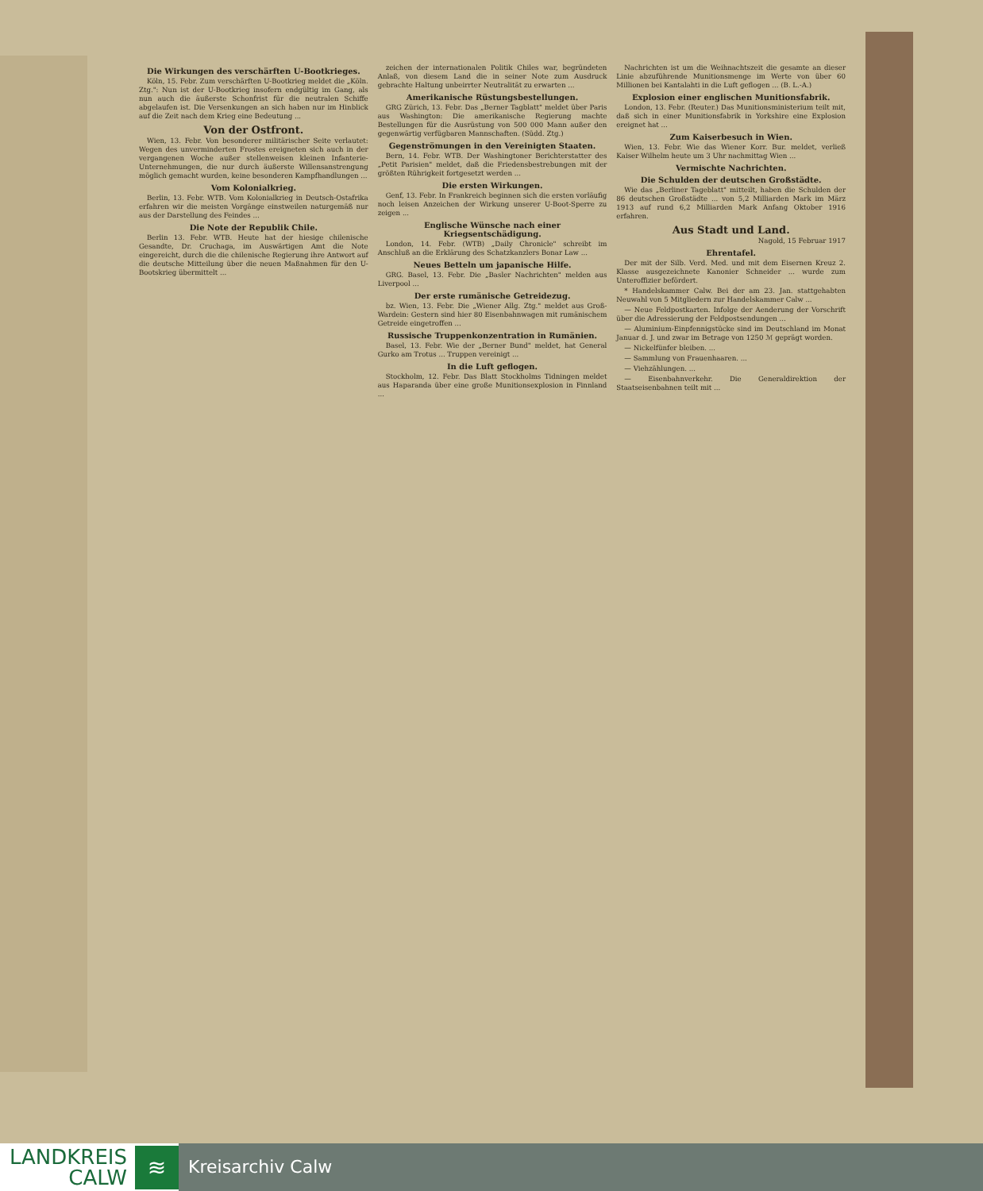Die Wirkungen des verschärften U-Bootkrieges.
Köln, 15. Febr. Zum verschärften U-Bootkrieg meldet die „Köln. Ztg.": Nun ist der U-Bootkrieg insofern endgültig im Gang, als nun auch die äußerste Schonfrist für die neutralen Schiffe abgelaufen ist. Die Versenkungen an sich haben nur im Hinblick auf die Zeit nach dem Krieg eine Bedeutung ...
Von der Ostfront.
Wien, 13. Febr. Von besonderer militärischer Seite verlautet: Wegen des unverminderten Frostes ereigneten sich auch in der vergangenen Woche außer stellenweisen kleinen Infanterie-Unternehmungen, die nur durch äußerste Willensanstrengung möglich gemacht wurden, keine besonderen Kampfhandlungen ...
Vom Kolonialkrieg.
Berlin, 13. Febr. WTB. Vom Kolonialkrieg in Deutsch-Ostafrika erfahren wir die meisten Vorgänge einstweilen naturgemäß nur aus der Darstellung des Feindes ...
Die Note der Republik Chile.
Berlin 13. Febr. WTB. Heute hat der hiesige chilenische Gesandte, Dr. Cruchaga, im Auswärtigen Amt die Note eingereicht, durch die die chilenische Regierung ihre Antwort auf die deutsche Mitteilung über die neuen Maßnahmen für den U-Bootskrieg übermittelt ...
zeichen der internationalen Politik Chiles war, begründeten Anlaß, von diesem Land die in seiner Note zum Ausdruck gebrachte Haltung unbeirrter Neutralität zu erwarten ...
Amerikanische Rüstungsbestellungen.
GRG Zürich, 13. Febr. Das „Berner Tagblatt" meldet über Paris aus Washington: Die amerikanische Regierung machte Bestellungen für die Ausrüstung von 500 000 Mann außer den gegenwärtig verfügbaren Mannschaften. (Südd. Ztg.)
Gegenströmungen in den Vereinigten Staaten.
Bern, 14. Febr. WTB. Der Washingtoner Berichterstatter des „Petit Parisien" meldet, daß die Friedensbestrebungen mit der größten Rührigkeit fortgesetzt werden ...
Die ersten Wirkungen.
Genf, 13. Febr. In Frankreich beginnen sich die ersten vorläufig noch leisen Anzeichen der Wirkung unserer U-Boot-Sperre zu zeigen ...
Englische Wünsche nach einer Kriegsentschädigung.
London, 14. Febr. (WTB) „Daily Chronicle" schreibt im Anschluß an die Erklärung des Schatzkanzlers Bonar Law ...
Neues Betteln um japanische Hilfe.
GRG. Basel, 13. Febr. Die „Basler Nachrichten" melden aus Liverpool ...
Der erste rumänische Getreidezug.
bz. Wien, 13. Febr. Die „Wiener Allg. Ztg." meldet aus Groß-Wardein: Gestern sind hier 80 Eisenbahnwagen mit rumänischem Getreide eingetroffen ...
Russische Truppenkonzentration in Rumänien.
Basel, 13. Febr. Wie der „Berner Bund" meldet, hat General Gurko am Trotus ... Truppen vereinigt ...
In die Luft geflogen.
Stockholm, 12. Febr. Das Blatt Stockholms Tidningen meldet aus Haparanda über eine große Munitionsexplosion in Finnland ...
Nachrichten ist um die Weihnachtszeit die gesamte an dieser Linie abzuführende Munitionsmenge im Werte von über 60 Millionen bei Kantalahti in die Luft geflogen ... (B. L.-A.)
Explosion einer englischen Munitionsfabrik.
London, 13. Febr. (Reuter.) Das Munitionsministerium teilt mit, daß sich in einer Munitionsfabrik in Yorkshire eine Explosion ereignet hat ...
Zum Kaiserbesuch in Wien.
Wien, 13. Febr. Wie das Wiener Korr. Bur. meldet, verließ Kaiser Wilhelm heute um 3 Uhr nachmittag Wien ...
Vermischte Nachrichten.
Die Schulden der deutschen Großstädte.
Wie das „Berliner Tageblatt" mitteilt, haben die Schulden der 86 deutschen Großstädte ... von 5,2 Milliarden Mark im März 1913 auf rund 6,2 Milliarden Mark Anfang Oktober 1916 erfahren.
Aus Stadt und Land.
Nagold, 15 Februar 1917
Ehrentafel.
Der mit der Silb. Verd. Med. und mit dem Eisernen Kreuz 2. Klasse ausgezeichnete Kanonier Schneider ... wurde zum Unteroffizier befördert.
* Handelskammer Calw. Bei der am 23. Jan. stattgehabten Neuwahl von 5 Mitgliedern zur Handelskammer Calw ...
— Neue Feldpostkarten. Infolge der Aenderung der Vorschrift über die Adressierung der Feldpostsendungen ...
— Aluminium-Einpfennigstücke sind im Deutschland im Monat Januar d. J. und zwar im Betrage von 1250 ℳ geprägt worden.
— Nickelfünfer bleiben. ...
— Sammlung von Frauenhaaren. ...
— Viehzählungen. ...
— Eisenbahnverkehr. Die Generaldirektion der Staatseisenbahnen teilt mit ...
LANDKREIS CALW
≋
Kreisarchiv Calw